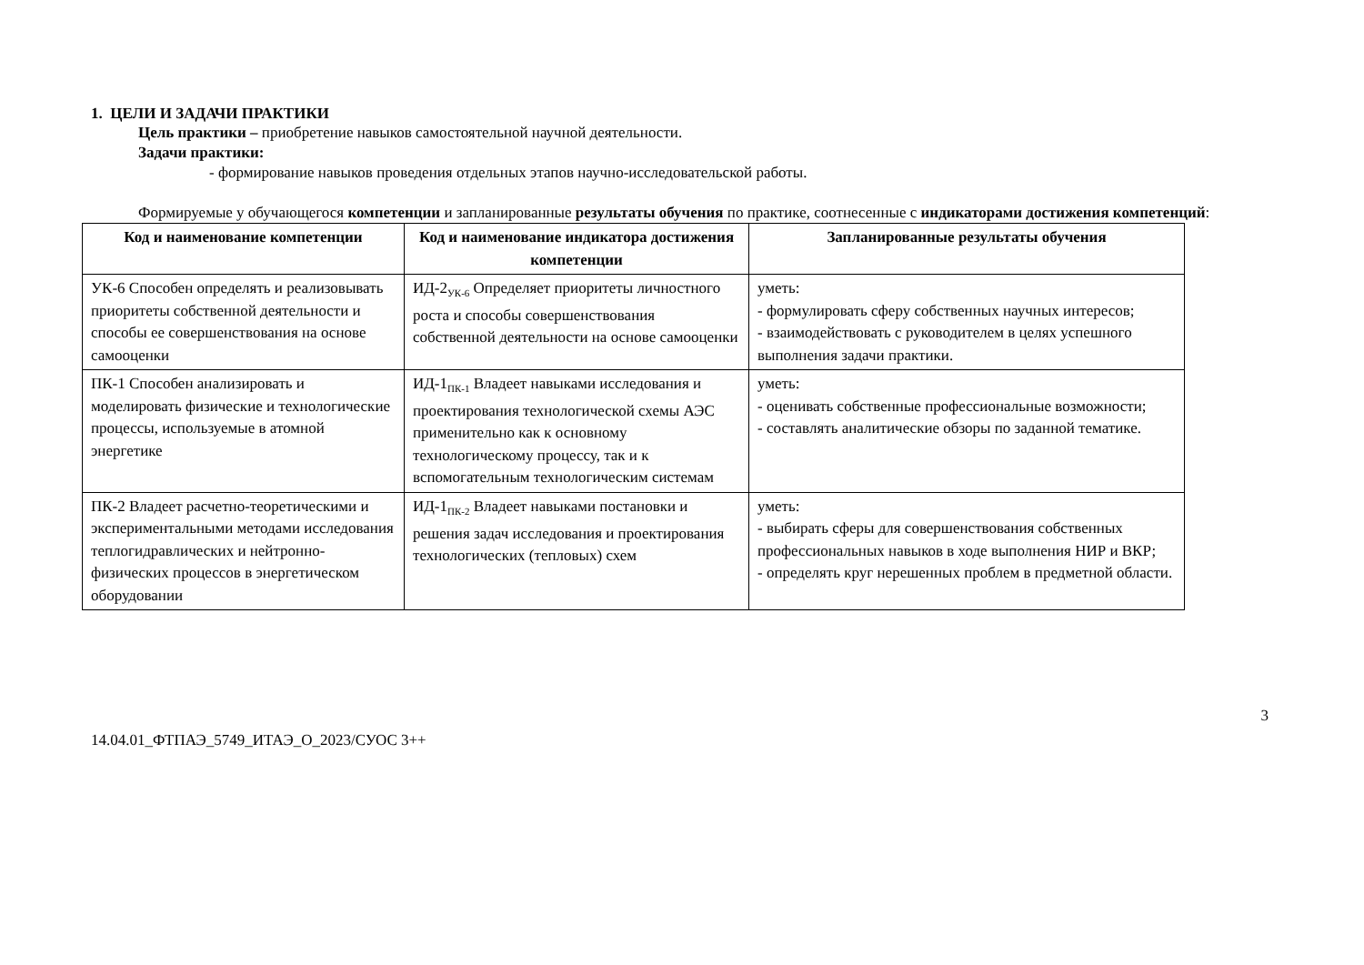1. ЦЕЛИ И ЗАДАЧИ ПРАКТИКИ
Цель практики – приобретение навыков самостоятельной научной деятельности.
Задачи практики:
- формирование навыков проведения отдельных этапов научно-исследовательской работы.
Формируемые у обучающегося компетенции и запланированные результаты обучения по практике, соотнесенные с индикаторами достижения компетенций:
| Код и наименование компетенции | Код и наименование индикатора достижения компетенции | Запланированные результаты обучения |
| --- | --- | --- |
| УК-6 Способен определять и реализовывать приоритеты собственной деятельности и способы ее совершенствования на основе самооценки | ИД-2<sub>УК-6</sub> Определяет приоритеты личностного роста и способы совершенствования собственной деятельности на основе самооценки | уметь: - формулировать сферу собственных научных интересов; - взаимодействовать с руководителем в целях успешного выполнения задачи практики. |
| ПК-1 Способен анализировать и моделировать физические и технологические процессы, используемые в атомной энергетике | ИД-1<sub>ПК-1</sub> Владеет навыками исследования и проектирования технологической схемы АЭС применительно как к основному технологическому процессу, так и к вспомогательным технологическим системам | уметь: - оценивать собственные профессиональные возможности; - составлять аналитические обзоры по заданной тематике. |
| ПК-2 Владеет расчетно-теоретическими и экспериментальными методами исследования теплогидравлических и нейтронно-физических процессов в энергетическом оборудовании | ИД-1<sub>ПК-2</sub> Владеет навыками постановки и решения задач исследования и проектирования технологических (тепловых) схем | уметь: - выбирать сферы для совершенствования собственных профессиональных навыков в ходе выполнения НИР и ВКР; - определять круг нерешенных проблем в предметной области. |
3
14.04.01_ФТПАЭ_5749_ИТАЭ_О_2023/СУОС 3++